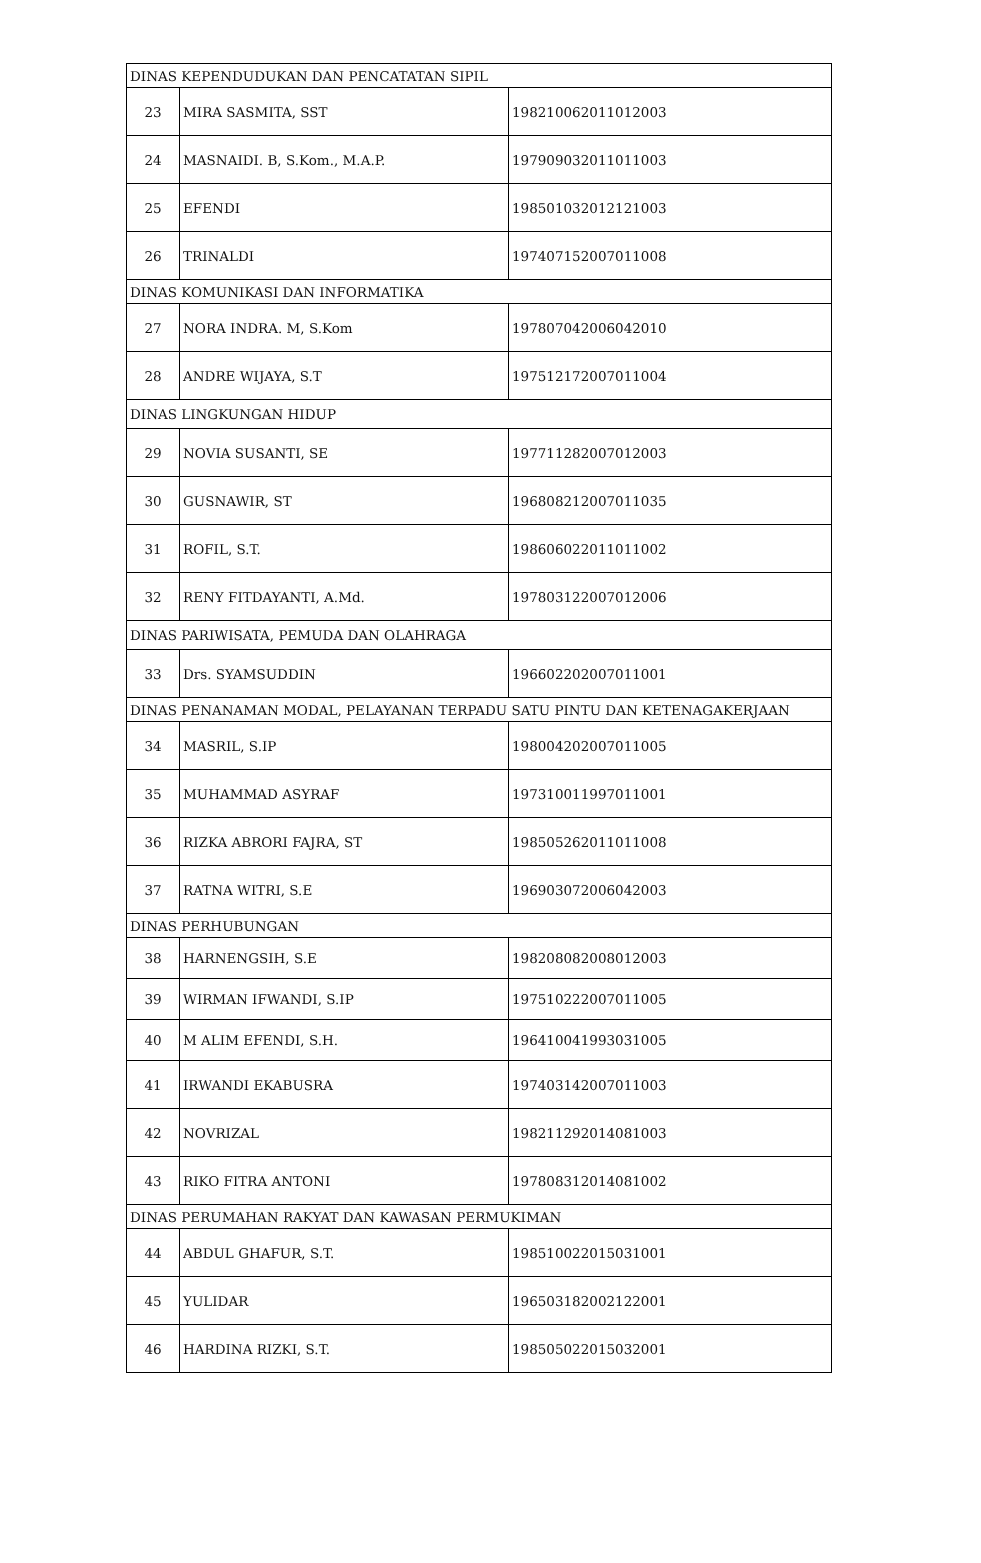| DINAS KEPENDUDUKAN DAN PENCATATAN SIPIL | | |
| 23 | MIRA SASMITA, SST | 198210062011012003 |
| 24 | MASNAIDI. B, S.Kom., M.A.P. | 197909032011011003 |
| 25 | EFENDI | 198501032012121003 |
| 26 | TRINALDI | 197407152007011008 |
| DINAS KOMUNIKASI DAN INFORMATIKA | | |
| 27 | NORA INDRA. M, S.Kom | 197807042006042010 |
| 28 | ANDRE WIJAYA, S.T | 197512172007011004 |
| DINAS LINGKUNGAN HIDUP | | |
| 29 | NOVIA SUSANTI, SE | 197711282007012003 |
| 30 | GUSNAWIR, ST | 196808212007011035 |
| 31 | ROFIL, S.T. | 198606022011011002 |
| 32 | RENY FITDAYANTI, A.Md. | 197803122007012006 |
| DINAS PARIWISATA, PEMUDA DAN OLAHRAGA | | |
| 33 | Drs. SYAMSUDDIN | 196602202007011001 |
| DINAS PENANAMAN MODAL, PELAYANAN TERPADU SATU PINTU DAN KETENAGAKERJAAN | | |
| 34 | MASRIL, S.IP | 198004202007011005 |
| 35 | MUHAMMAD ASYRAF | 197310011997011001 |
| 36 | RIZKA ABRORI FAJRA, ST | 198505262011011008 |
| 37 | RATNA WITRI, S.E | 196903072006042003 |
| DINAS PERHUBUNGAN | | |
| 38 | HARNENGSIH, S.E | 198208082008012003 |
| 39 | WIRMAN IFWANDI, S.IP | 197510222007011005 |
| 40 | M ALIM EFENDI, S.H. | 196410041993031005 |
| 41 | IRWANDI EKABUSRA | 197403142007011003 |
| 42 | NOVRIZAL | 198211292014081003 |
| 43 | RIKO FITRA ANTONI | 197808312014081002 |
| DINAS PERUMAHAN RAKYAT DAN KAWASAN PERMUKIMAN | | |
| 44 | ABDUL GHAFUR, S.T. | 198510022015031001 |
| 45 | YULIDAR | 196503182002122001 |
| 46 | HARDINA RIZKI, S.T. | 198505022015032001 |